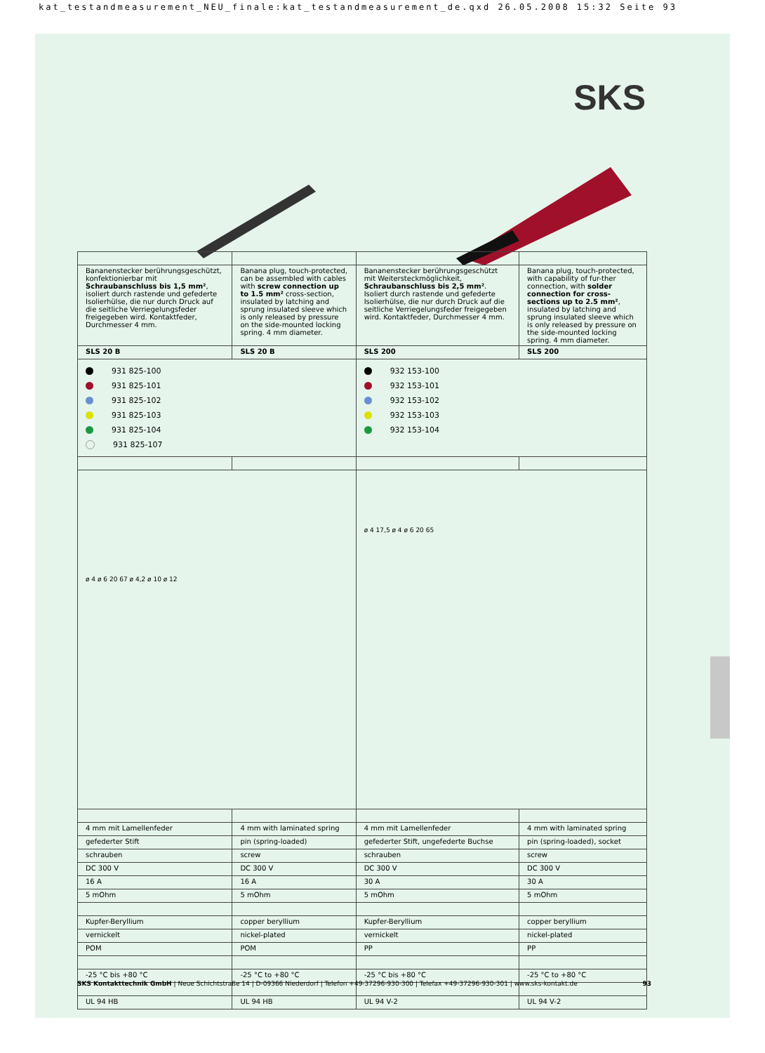kat_testandmeasurement_NEU_finale:kat_testandmeasurement_de.qxd 26.05.2008 15:32 Seite 93
SKS
| Bananenstecker berührungsgeschützt, konfektionierbar mit Schraubanschluss bis 1,5 mm² , isoliert durch rastende und gefederte Isolierhülse, die nur durch Druck auf die seitliche Verriegelungsfeder freigegeben wird. Kontaktfeder, Durchmesser 4 mm. | Banana plug, touch-protected, can be assembled with cables with screw connection up to 1.5 mm² cross-section, insulated by latching and sprung insulated sleeve which is only released by pressure on the side-mounted locking spring. 4 mm diameter. | Bananenstecker berührungsgeschützt mit Weitersteckmöglichkeit, Schraubanschluss bis 2,5 mm² . Isoliert durch rastende und gefederte Isolierhülse, die nur durch Druck auf die seitliche Verriegelungsfeder freigegeben wird. Kontaktfeder, Durchmesser 4 mm. | Banana plug, touch-protected, with capability of fur-ther connection, with solder connection for cross-sections up to 2.5 mm² , insulated by latching and sprung insulated sleeve which is only released by pressure on the side-mounted locking spring. 4 mm diameter. |
| SLS 20 B | SLS 20 B | SLS 200 | SLS 200 |
| 931 825-100 931 825-101 931 825-102 931 825-103 931 825-104 931 825-107 | | 932 153-100 932 153-101 932 153-102 932 153-103 932 153-104 | |
| ø 4 ø 6 20 67 ø 4,2 ø 10 ø 12 | | ø 4 17,5 ø 4 ø 6 20 65 | |
| 4 mm mit Lamellenfeder | 4 mm with laminated spring | 4 mm mit Lamellenfeder | 4 mm with laminated spring |
| gefederter Stift | pin (spring-loaded) | gefederter Stift, ungefederte Buchse | pin (spring-loaded), socket |
| schrauben | screw | schrauben | screw |
| DC 300 V | DC 300 V | DC 300 V | DC 300 V |
| 16 A | 16 A | 30 A | 30 A |
| 5 mOhm | 5 mOhm | 5 mOhm | 5 mOhm |
| Kupfer-Beryllium | copper beryllium | Kupfer-Beryllium | copper beryllium |
| vernickelt | nickel-plated | vernickelt | nickel-plated |
| POM | POM | PP | PP |
| -25 °C bis +80 °C | -25 °C to +80 °C | -25 °C bis +80 °C | -25 °C to +80 °C |
| UL 94 HB | UL 94 HB | UL 94 V-2 | UL 94 V-2 |
SKS Kontakttechnik GmbH | Neue Schichtstraße 14 | D-09366 Niederdorf | Telefon +49-37296-930-300 | Telefax +49-37296-930-301 | www.sks-kontakt.de 93